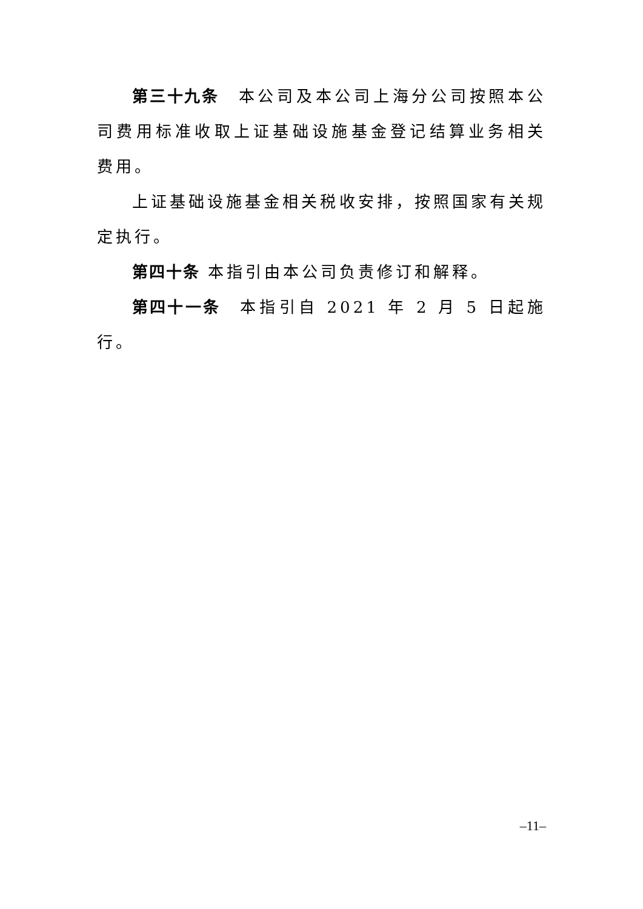第三十九条　本公司及本公司上海分公司按照本公司费用标准收取上证基础设施基金登记结算业务相关费用。
上证基础设施基金相关税收安排，按照国家有关规定执行。
第四十条 本指引由本公司负责修订和解释。
第四十一条　本指引自 2021 年 2 月 5 日起施行。
–11–